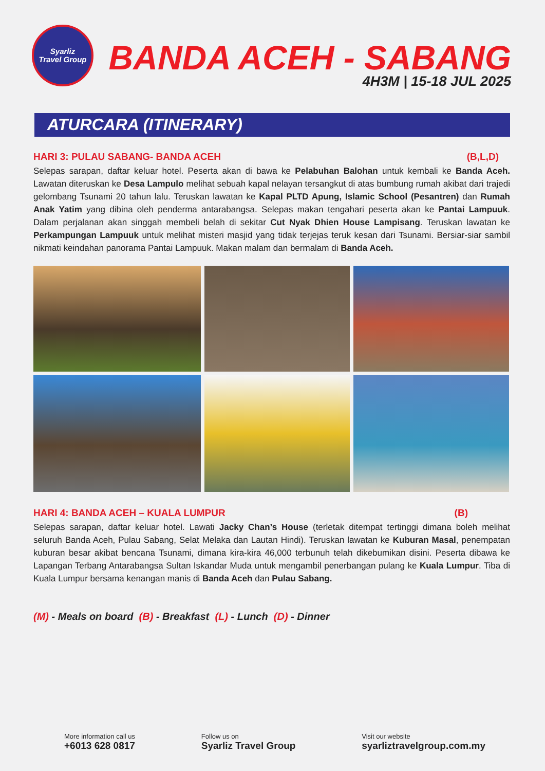Syarliz
Travel Group
BANDA ACEH - SABANG
4H3M | 15-18 JUL 2025
ATURCARA (ITINERARY)
HARI 3: PULAU SABANG- BANDA ACEH (B,L,D)
Selepas sarapan, daftar keluar hotel. Peserta akan di bawa ke Pelabuhan Balohan untuk kembali ke Banda Aceh. Lawatan diteruskan ke Desa Lampulo melihat sebuah kapal nelayan tersangkut di atas bumbung rumah akibat dari trajedi gelombang Tsunami 20 tahun lalu. Teruskan lawatan ke Kapal PLTD Apung, Islamic School (Pesantren) dan Rumah Anak Yatim yang dibina oleh penderma antarabangsa. Selepas makan tengahari peserta akan ke Pantai Lampuuk. Dalam perjalanan akan singgah membeli belah di sekitar Cut Nyak Dhien House Lampisang. Teruskan lawatan ke Perkampungan Lampuuk untuk melihat misteri masjid yang tidak terjejas teruk kesan dari Tsunami. Bersiar-siar sambil nikmati keindahan panorama Pantai Lampuuk. Makan malam dan bermalam di Banda Aceh.
HARI 4: BANDA ACEH – KUALA LUMPUR (B)
Selepas sarapan, daftar keluar hotel. Lawati Jacky Chan’s House (terletak ditempat tertinggi dimana boleh melihat seluruh Banda Aceh, Pulau Sabang, Selat Melaka dan Lautan Hindi). Teruskan lawatan ke Kuburan Masal, penempatan kuburan besar akibat bencana Tsunami, dimana kira-kira 46,000 terbunuh telah dikebumikan disini. Peserta dibawa ke Lapangan Terbang Antarabangsa Sultan Iskandar Muda untuk mengambil penerbangan pulang ke Kuala Lumpur. Tiba di Kuala Lumpur bersama kenangan manis di Banda Aceh dan Pulau Sabang.
(M) - Meals on board (B) - Breakfast (L) - Lunch (D) - Dinner
More information call us
+6013 628 0817
Follow us on
Syarliz Travel Group
Visit our website
syarliztravelgroup.com.my